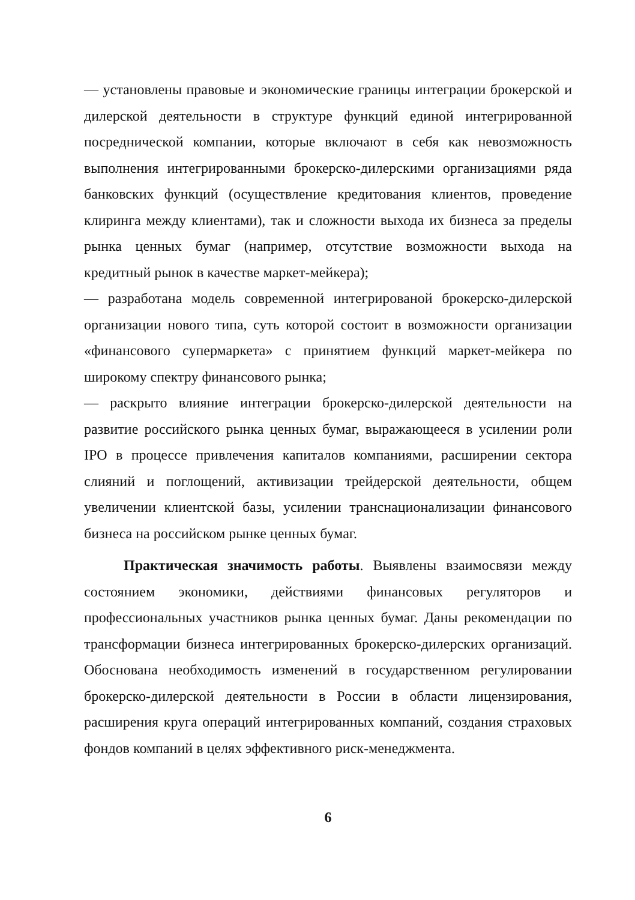— установлены правовые и экономические границы интеграции брокерской и дилерской деятельности в структуре функций единой интегрированной посреднической компании, которые включают в себя как невозможность выполнения интегрированными брокерско-дилерскими организациями ряда банковских функций (осуществление кредитования клиентов, проведение клиринга между клиентами), так и сложности выхода их бизнеса за пределы рынка ценных бумаг (например, отсутствие возможности выхода на кредитный рынок в качестве маркет-мейкера);
— разработана модель современной интегрированой брокерско-дилерской организации нового типа, суть которой состоит в возможности организации «финансового супермаркета» с принятием функций маркет-мейкера по широкому спектру финансового рынка;
— раскрыто влияние интеграции брокерско-дилерской деятельности на развитие российского рынка ценных бумаг, выражающееся в усилении роли IPO в процессе привлечения капиталов компаниями, расширении сектора слияний и поглощений, активизации трейдерской деятельности, общем увеличении клиентской базы, усилении транснационализации финансового бизнеса на российском рынке ценных бумаг.
Практическая значимость работы. Выявлены взаимосвязи между состоянием экономики, действиями финансовых регуляторов и профессиональных участников рынка ценных бумаг. Даны рекомендации по трансформации бизнеса интегрированных брокерско-дилерских организаций. Обоснована необходимость изменений в государственном регулировании брокерско-дилерской деятельности в России в области лицензирования, расширения круга операций интегрированных компаний, создания страховых фондов компаний в целях эффективного риск-менеджмента.
6